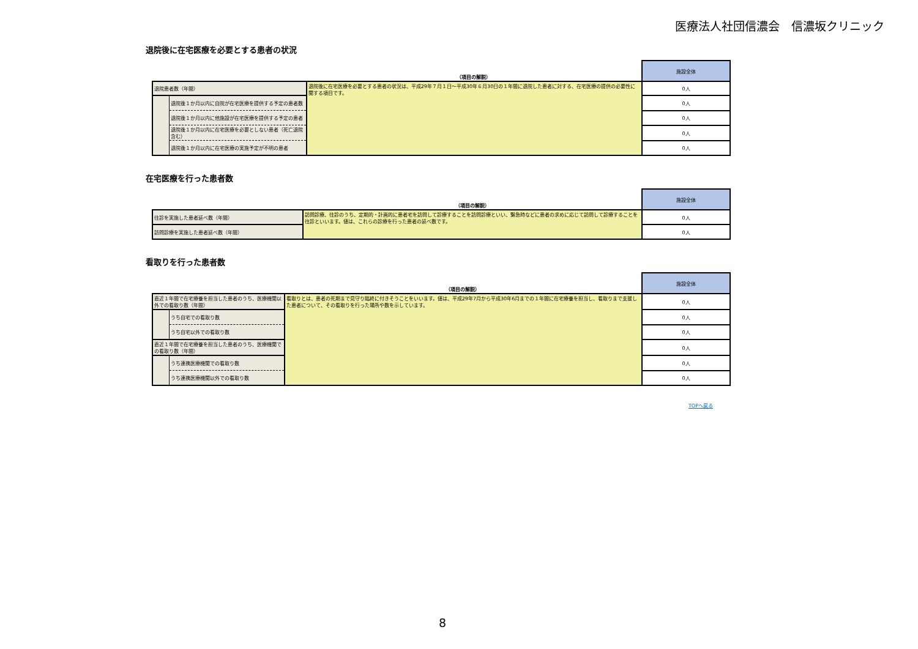医療法人社団信濃会　信濃坂クリニック
退院後に在宅医療を必要とする患者の状況
| | | （項目の解説） | 施設全体 |
| --- | --- | --- | --- |
| 退院患者数（年間） | | 退院後に在宅医療を必要とする患者の状況は、平成29年７月１日～平成30年６月30日の１年間に退院した患者に対する、在宅医療の提供の必要性に関する項目です。 | 0人 |
| | 退院後１か月以内に自院が在宅医療を提供する予定の患者数 | | 0人 |
| | 退院後１か月以内に他施設が在宅医療を提供する予定の患者 | | 0人 |
| | 退院後１か月以内に在宅医療を必要としない患者（死亡退院含む） | | 0人 |
| | 退院後１か月以内に在宅医療の実施予定が不明の患者 | | 0人 |
在宅医療を行った患者数
| | （項目の解説） | 施設全体 |
| --- | --- | --- |
| 往診を実施した患者延べ数（年間） | 訪問診療、往診のうち、定期的・計画的に患者宅を訪問して診療することを訪問診療といい、緊急時などに患者の求めに応じて訪問して診療することを往診といいます。値は、これらの診療を行った患者の延べ数です。 | 0人 |
| 訪問診療を実施した患者延べ数（年間） | | 0人 |
看取りを行った患者数
| | | （項目の解説） | 施設全体 |
| --- | --- | --- | --- |
| 直近１年間で在宅療養を担当した患者のうち、医療機関以外での看取り数（年間） | | 看取りとは、患者の死期まで見守り臨終に付きそうことをいいます。値は、平成29年7月から平成30年6月までの１年間に在宅療養を担当し、看取りまで支援した患者について、その看取りを行った場所や数を示しています。 | 0人 |
| | うち自宅での看取り数 | | 0人 |
| | うち自宅以外での看取り数 | | 0人 |
| 直近１年間で在宅療養を担当した患者のうち、医療機関での看取り数（年間） | | | 0人 |
| | うち連携医療機関での看取り数 | | 0人 |
| | うち連携医療機関以外での看取り数 | | 0人 |
TOPへ戻る
8